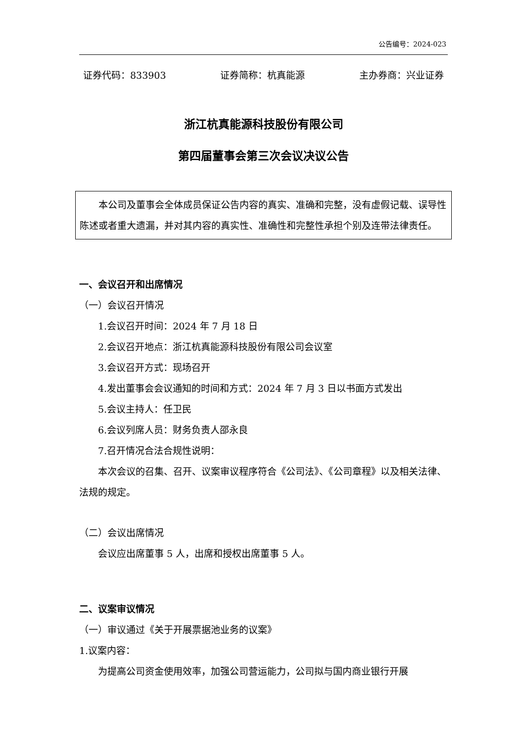公告编号：2024-023
证券代码：833903 证券简称：杭真能源 主办券商：兴业证券
浙江杭真能源科技股份有限公司
第四届董事会第三次会议决议公告
本公司及董事会全体成员保证公告内容的真实、准确和完整，没有虚假记载、误导性陈述或者重大遗漏，并对其内容的真实性、准确性和完整性承担个别及连带法律责任。
一、会议召开和出席情况
（一）会议召开情况
1.会议召开时间：2024 年 7 月 18 日
2.会议召开地点：浙江杭真能源科技股份有限公司会议室
3.会议召开方式：现场召开
4.发出董事会会议通知的时间和方式：2024 年 7 月 3 日以书面方式发出
5.会议主持人：任卫民
6.会议列席人员：财务负责人邵永良
7.召开情况合法合规性说明：
本次会议的召集、召开、议案审议程序符合《公司法》、《公司章程》以及相关法律、法规的规定。
（二）会议出席情况
会议应出席董事 5 人，出席和授权出席董事 5 人。
二、议案审议情况
（一）审议通过《关于开展票据池业务的议案》
1.议案内容：
为提高公司资金使用效率，加强公司营运能力，公司拟与国内商业银行开展